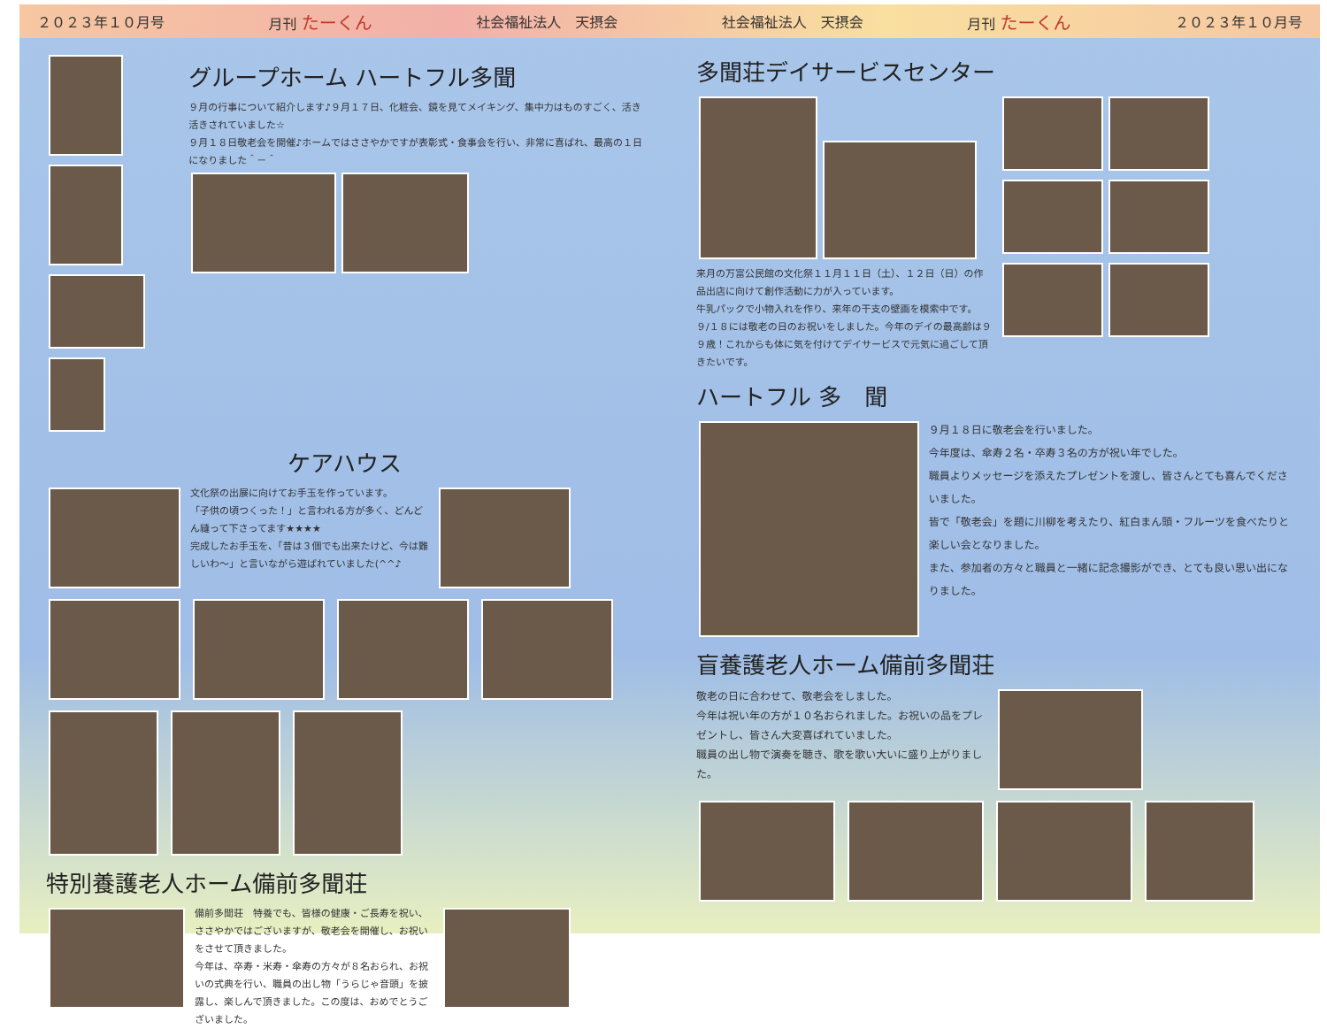２０２３年１０月号 月刊 たーくん 社会福祉法人　天摂会 社会福祉法人　天摂会 月刊 たーくん ２０２３年１０月号
グループホーム ハートフル多聞
９月の行事について紹介します♪９月１７日、化粧会、鏡を見てメイキング、集中力はものすごく、活き活きされていました☆
９月１８日敬老会を開催♪ホームではささやかですが表彰式・食事会を行い、非常に喜ばれ、最高の１日になりました＾－＾
ケアハウス
文化祭の出展に向けてお手玉を作っています。
「子供の頃つくった！」と言われる方が多く、どんどん縫って下さってます★★★★
完成したお手玉を、「昔は３個でも出来たけど、今は難しいわ～」と言いながら遊ばれていました(^^♪
特別養護老人ホーム備前多聞荘
備前多聞荘　特養でも、皆様の健康・ご長寿を祝い、ささやかではございますが、敬老会を開催し、お祝いをさせて頂きました。
今年は、卒寿・米寿・傘寿の方々が８名おられ、お祝いの式典を行い、職員の出し物「うらじゃ音頭」を披露し、楽しんで頂きました。この度は、おめでとうございました。
多聞荘デイサービスセンター
来月の万富公民館の文化祭１１月１１日（土）、１２日（日）の作品出店に向けて創作活動に力が入っています。
牛乳パックで小物入れを作り、来年の干支の壁画を模索中です。
９/１８には敬老の日のお祝いをしました。今年のデイの最高齢は９９歳！これからも体に気を付けてデイサービスで元気に過ごして頂きたいです。
ハートフル 多　聞
９月１８日に敬老会を行いました。
今年度は、傘寿２名・卒寿３名の方が祝い年でした。
職員よりメッセージを添えたプレゼントを渡し、皆さんとても喜んでくださいました。
皆で「敬老会」を題に川柳を考えたり、紅白まん頭・フルーツを食べたりと楽しい会となりました。
また、参加者の方々と職員と一緒に記念撮影ができ、とても良い思い出になりました。
盲養護老人ホーム備前多聞荘
敬老の日に合わせて、敬老会をしました。
今年は祝い年の方が１０名おられました。お祝いの品をプレゼントし、皆さん大変喜ばれていました。
職員の出し物で演奏を聴き、歌を歌い大いに盛り上がりました。